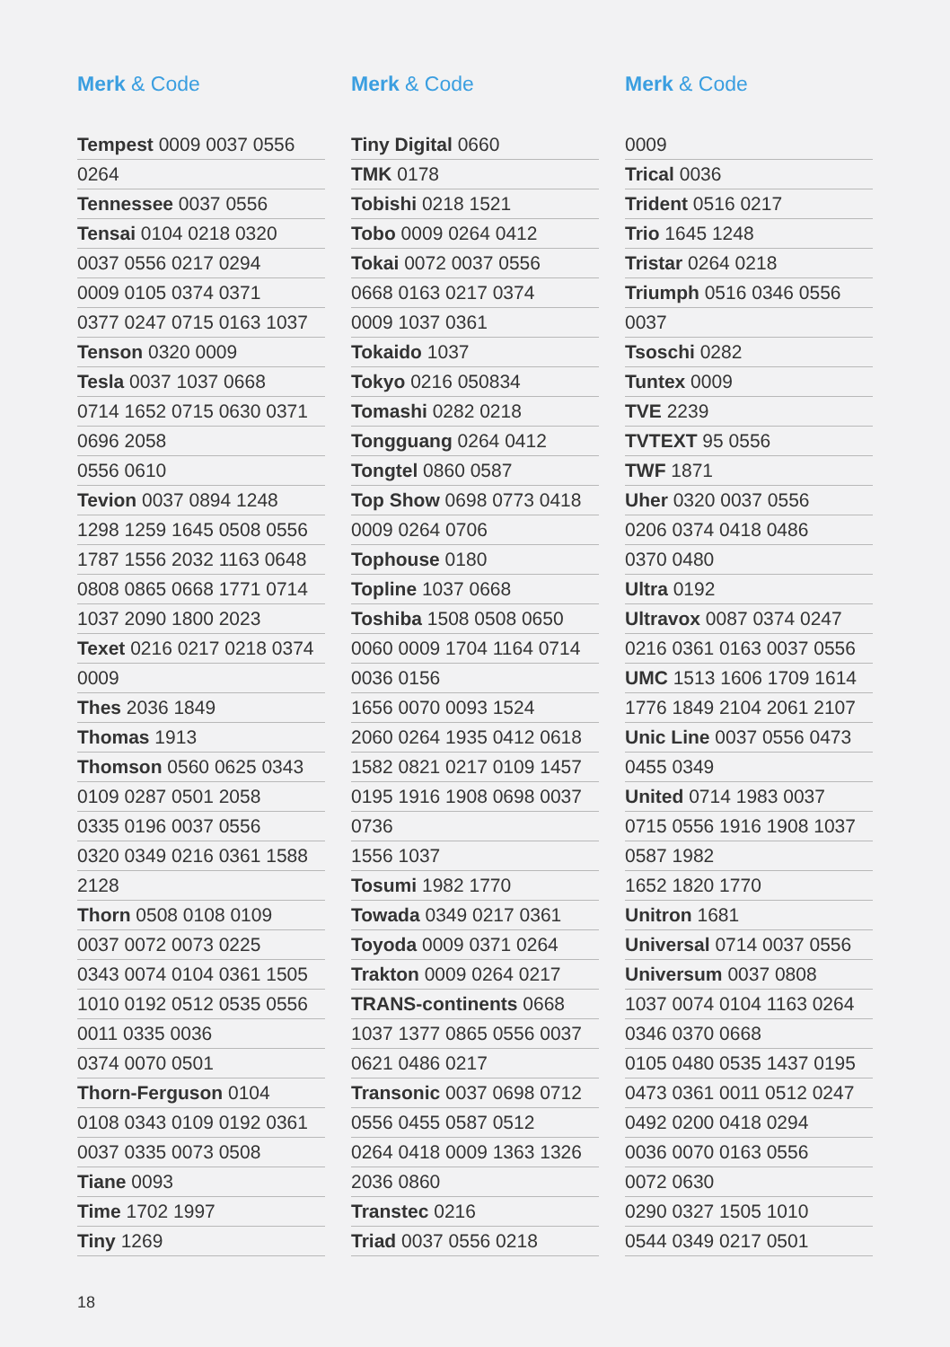Merk & Code
Tempest 0009 0037 0556
0264
Tennessee 0037 0556
Tensai 0104 0218 0320
0037 0556 0217 0294
0009 0105 0374 0371
0377 0247 0715 0163 1037
Tenson 0320 0009
Tesla 0037 1037 0668
0714 1652 0715 0630 0371
0696 2058
0556 0610
Tevion 0037 0894 1248
1298 1259 1645 0508 0556
1787 1556 2032 1163 0648
0808 0865 0668 1771 0714
1037 2090 1800 2023
Texet 0216 0217 0218 0374
0009
Thes 2036 1849
Thomas 1913
Thomson 0560 0625 0343
0109 0287 0501 2058
0335 0196 0037 0556
0320 0349 0216 0361 1588
2128
Thorn 0508 0108 0109
0037 0072 0073 0225
0343 0074 0104 0361 1505
1010 0192 0512 0535 0556
0011 0335 0036
0374 0070 0501
Thorn-Ferguson 0104
0108 0343 0109 0192 0361
0037 0335 0073 0508
Tiane 0093
Time 1702 1997
Tiny 1269
Merk & Code
Tiny Digital 0660
TMK 0178
Tobishi 0218 1521
Tobo 0009 0264 0412
Tokai 0072 0037 0556
0668 0163 0217 0374
0009 1037 0361
Tokaido 1037
Tokyo 0216 050834
Tomashi 0282 0218
Tongguang 0264 0412
Tongtel 0860 0587
Top Show 0698 0773 0418
0009 0264 0706
Tophouse 0180
Topline 1037 0668
Toshiba 1508 0508 0650
0060 0009 1704 1164 0714
0036 0156
1656 0070 0093 1524
2060 0264 1935 0412 0618
1582 0821 0217 0109 1457
0195 1916 1908 0698 0037
0736
1556 1037
Tosumi 1982 1770
Towada 0349 0217 0361
Toyoda 0009 0371 0264
Trakton 0009 0264 0217
TRANS-continents 0668
1037 1377 0865 0556 0037
0621 0486 0217
Transonic 0037 0698 0712
0556 0455 0587 0512
0264 0418 0009 1363 1326
2036 0860
Transtec 0216
Triad 0037 0556 0218
Merk & Code
0009
Trical 0036
Trident 0516 0217
Trio 1645 1248
Tristar 0264 0218
Triumph 0516 0346 0556
0037
Tsoschi 0282
Tuntex 0009
TVE 2239
TVTEXT 95 0556
TWF 1871
Uher 0320 0037 0556
0206 0374 0418 0486
0370 0480
Ultra 0192
Ultravox 0087 0374 0247
0216 0361 0163 0037 0556
UMC 1513 1606 1709 1614
1776 1849 2104 2061 2107
Unic Line 0037 0556 0473
0455 0349
United 0714 1983 0037
0715 0556 1916 1908 1037
0587 1982
1652 1820 1770
Unitron 1681
Universal 0714 0037 0556
Universum 0037 0808
1037 0074 0104 1163 0264
0346 0370 0668
0105 0480 0535 1437 0195
0473 0361 0011 0512 0247
0492 0200 0418 0294
0036 0070 0163 0556
0072 0630
0290 0327 1505 1010
0544 0349 0217 0501
18